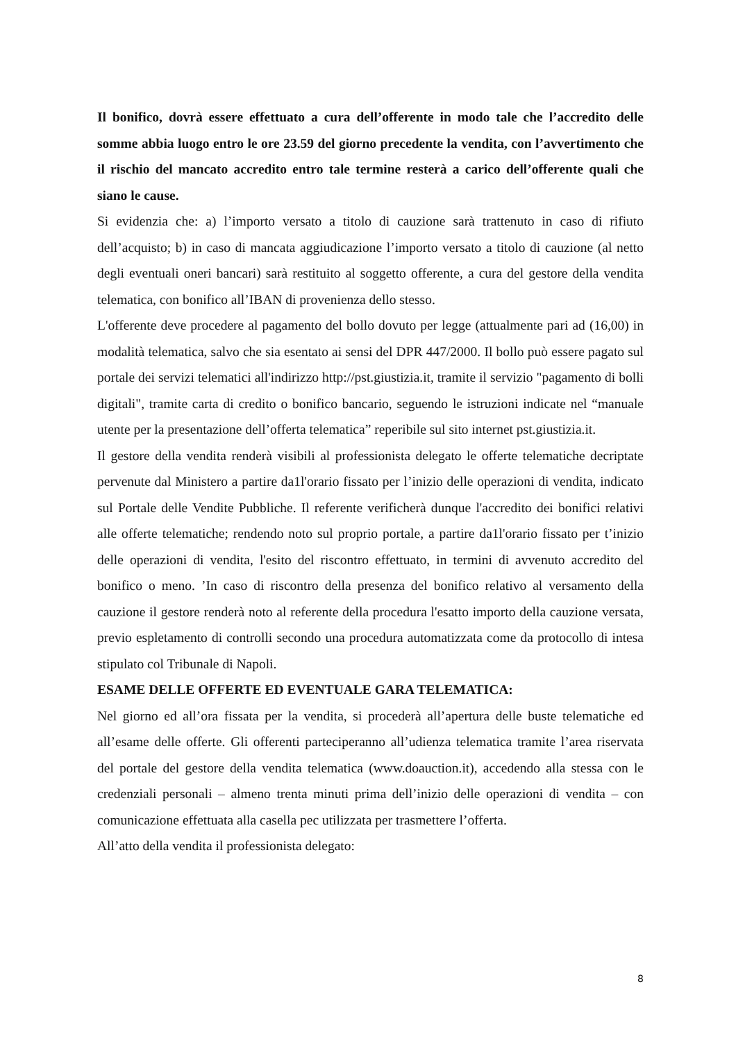Il bonifico, dovrà essere effettuato a cura dell’offerente in modo tale che l’accredito delle somme abbia luogo entro le ore 23.59 del giorno precedente la vendita, con l’avvertimento che il rischio del mancato accredito entro tale termine resterà a carico dell’offerente quali che siano le cause.
Si evidenzia che: a) l’importo versato a titolo di cauzione sarà trattenuto in caso di rifiuto dell’acquisto; b) in caso di mancata aggiudicazione l’importo versato a titolo di cauzione (al netto degli eventuali oneri bancari) sarà restituito al soggetto offerente, a cura del gestore della vendita telematica, con bonifico all’IBAN di provenienza dello stesso.
L'offerente deve procedere al pagamento del bollo dovuto per legge (attualmente pari ad (16,00) in modalità telematica, salvo che sia esentato ai sensi del DPR 447/2000. Il bollo può essere pagato sul portale dei servizi telematici all'indirizzo http://pst.giustizia.it, tramite il servizio "pagamento di bolli digitali", tramite carta di credito o bonifico bancario, seguendo le istruzioni indicate nel “manuale utente per la presentazione dell’offerta telematica” reperibile sul sito internet pst.giustizia.it.
Il gestore della vendita renderà visibili al professionista delegato le offerte telematiche decriptate pervenute dal Ministero a partire da1l'orario fissato per l’inizio delle operazioni di vendita, indicato sul Portale delle Vendite Pubbliche. Il referente verificherà dunque l'accredito dei bonifici relativi alle offerte telematiche; rendendo noto sul proprio portale, a partire da1l'orario fissato per t’inizio delle operazioni di vendita, l'esito del riscontro effettuato, in termini di avvenuto accredito del bonifico o meno. ’In caso di riscontro della presenza del bonifico relativo al versamento della cauzione il gestore renderà noto al referente della procedura l'esatto importo della cauzione versata, previo espletamento di controlli secondo una procedura automatizzata come da protocollo di intesa stipulato col Tribunale di Napoli.
ESAME DELLE OFFERTE ED EVENTUALE GARA TELEMATICA:
Nel giorno ed all’ora fissata per la vendita, si procederà all’apertura delle buste telematiche ed all’esame delle offerte. Gli offerenti parteciperanno all’udienza telematica tramite l’area riservata del portale del gestore della vendita telematica (www.doauction.it), accedendo alla stessa con le credenziali personali – almeno trenta minuti prima dell’inizio delle operazioni di vendita – con comunicazione effettuata alla casella pec utilizzata per trasmettere l’offerta.
All’atto della vendita il professionista delegato:
8